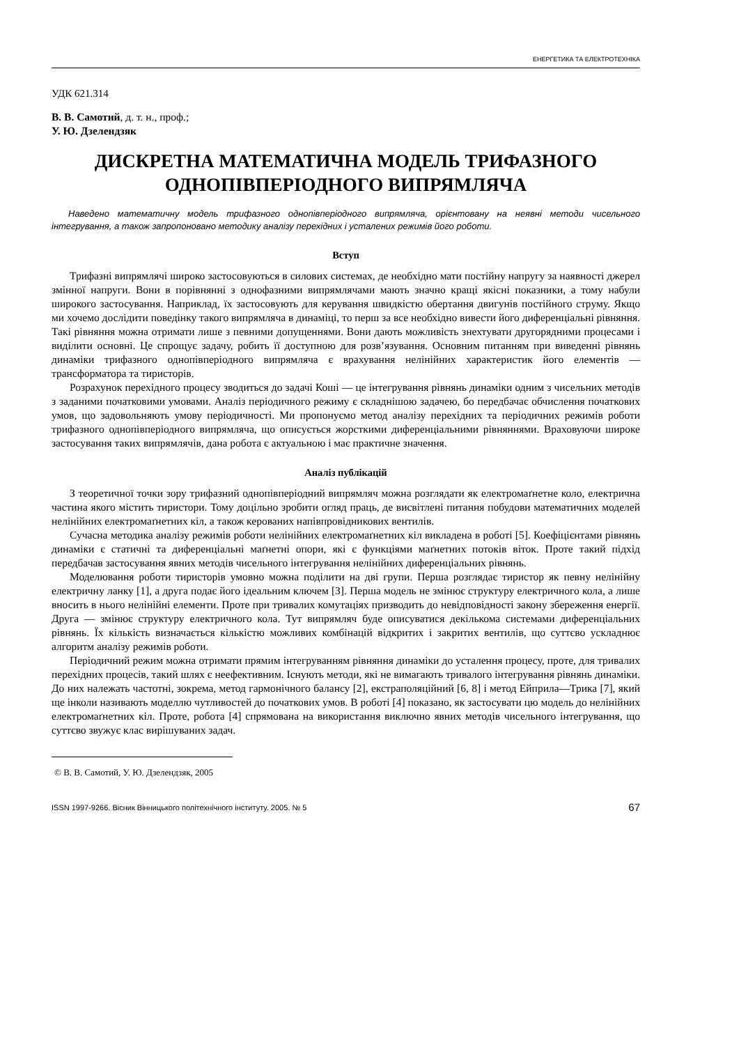ЕНЕРГЕТИКА ТА ЕЛЕКТРОТЕХНІКА
УДК 621.314
В. В. Самотий, д. т. н., проф.;
У. Ю. Дзелендзяк
ДИСКРЕТНА МАТЕМАТИЧНА МОДЕЛЬ ТРИФАЗНОГО ОДНОПІВПЕРІОДНОГО ВИПРЯМЛЯЧА
Наведено математичну модель трифазного однопівперіодного випрямляча, орієнтовану на неявні методи чисельного інтегрування, а також запропоновано методику аналізу перехідних і усталених режимів його роботи.
Вступ
Трифазні випрямлячі широко застосовуються в силових системах, де необхідно мати постійну напругу за наявності джерел змінної напруги. Вони в порівнянні з однофазними випрямлячами мають значно кращі якісні показники, а тому набули широкого застосування. Наприклад, їх застосовують для керування швидкістю обертання двигунів постійного струму. Якщо ми хочемо дослідити поведінку такого випрямляча в динаміці, то перш за все необхідно вивести його диференціальні рівняння. Такі рівняння можна отримати лише з певними допущеннями. Вони дають можливість знехтувати другорядними процесами і виділити основні. Це спрощує задачу, робить її доступною для розв’язування. Основним питанням при виведенні рівнянь динаміки трифазного однопівперіодного випрямляча є врахування нелінійних характеристик його елементів — трансформатора та тиристорів.
Розрахунок перехідного процесу зводиться до задачі Коші — це інтегрування рівнянь динаміки одним з чисельних методів з заданими початковими умовами. Аналіз періодичного режиму є складнішою задачею, бо передбачає обчислення початкових умов, що задовольняють умову періодичності. Ми пропонуємо метод аналізу перехідних та періодичних режимів роботи трифазного однопівперіодного випрямляча, що описується жорсткими диференціальними рівняннями. Враховуючи широке застосування таких випрямлячів, дана робота є актуальною і має практичне значення.
Аналіз публікацій
З теоретичної точки зору трифазний однопівперіодний випрямляч можна розглядати як електромаґнетне коло, електрична частина якого містить тиристори. Тому доцільно зробити огляд праць, де висвітлені питання побудови математичних моделей нелінійних електромаґнетних кіл, а також керованих напівпровідникових вентилів.
Сучасна методика аналізу режимів роботи нелінійних електромаґнетних кіл викладена в роботі [5]. Коефіцієнтами рівнянь динаміки є статичні та диференціальні маґнетні опори, які є функціями маґнетних потоків віток. Проте такий підхід передбачав застосування явних методів чисельного інтегрування нелінійних диференціальних рівнянь.
Моделювання роботи тиристорів умовно можна поділити на дві групи. Перша розглядає тиристор як певну нелінійну електричну ланку [1], а друга подає його ідеальним ключем [3]. Перша модель не змінює структуру електричного кола, а лише вносить в нього нелінійні елементи. Проте при тривалих комутаціях призводить до невідповідності закону збереження енергії. Друга — змінює структуру електричного кола. Тут випрямляч буде описуватися декількома системами диференціальних рівнянь. Їх кількість визначається кількістю можливих комбінацій відкритих і закритих вентилів, що суттєво ускладнює алгоритм аналізу режимів роботи.
Періодичний режим можна отримати прямим інтегруванням рівняння динаміки до усталення процесу, проте, для тривалих перехідних процесів, такий шлях є неефективним. Існують методи, які не вимагають тривалого інтегрування рівнянь динаміки. До них належать частотні, зокрема, метод гармонічного балансу [2], екстраполяційний [6, 8] і метод Ейприла—Трика [7], який ще інколи називають моделлю чутливостей до початкових умов. В роботі [4] показано, як застосувати цю модель до нелінійних електромаґнетних кіл. Проте, робота [4] спрямована на використання виключно явних методів чисельного інтегрування, що суттєво звужує клас вирішуваних задач.
© В. В. Самотий, У. Ю. Дзелендзяк, 2005
ISSN 1997-9266. Вісник Вінницького політехнічного інституту. 2005. № 5 67